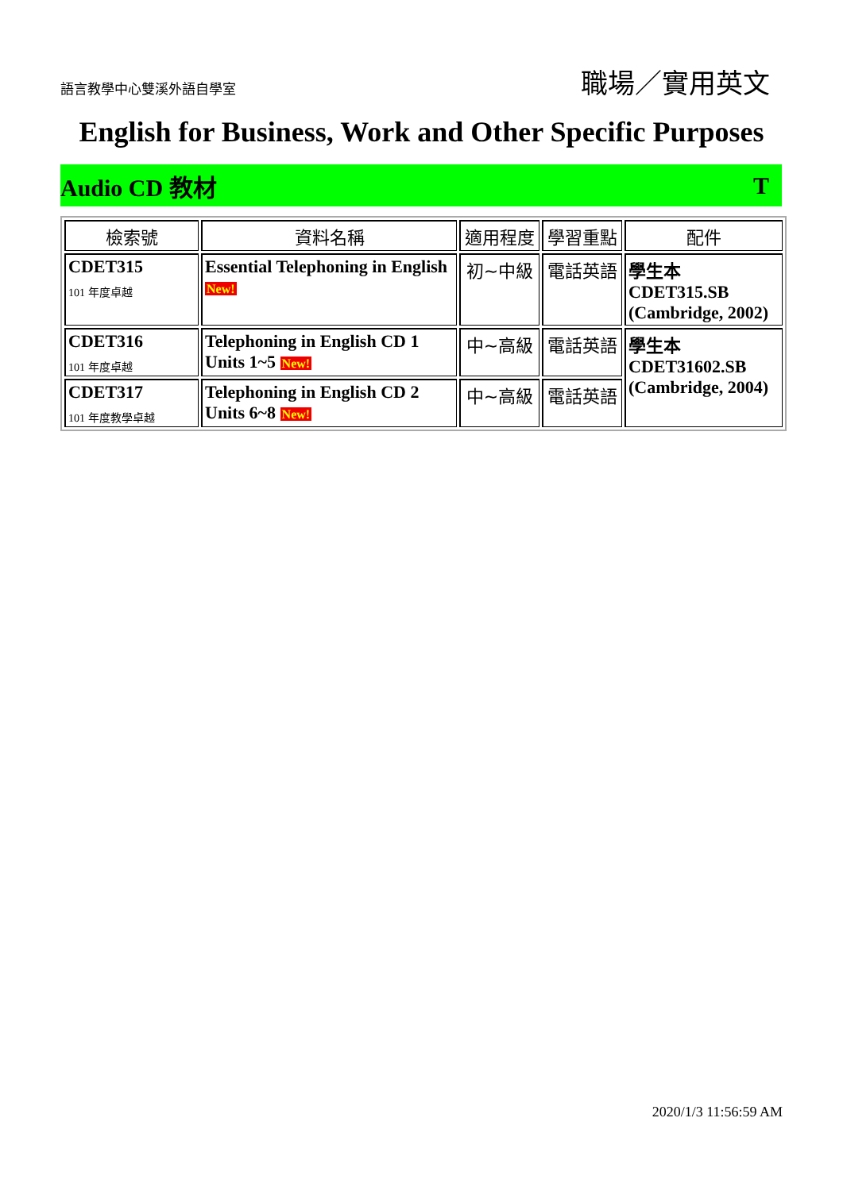語言教學中心雙溪外語自學室
職場／實用英文
English for Business, Work and Other Specific Purposes
Audio CD 教材 T
| 檢索號 | 資料名稱 | 適用程度 | 學習重點 | 配件 |
| --- | --- | --- | --- | --- |
| CDET315 101 年度卓越 | Essential Telephoning in English New! | 初~中級 | 電話英語 | 學生本 CDET315.SB (Cambridge, 2002) |
| CDET316 101 年度卓越 | Telephoning in English CD 1 Units 1~5 New! | 中~高級 | 電話英語 | 學生本 CDET31602.SB (Cambridge, 2004) |
| CDET317 101 年度教學卓越 | Telephoning in English CD 2 Units 6~8 New! | 中~高級 | 電話英語 | |
2020/1/3 11:56:59 AM